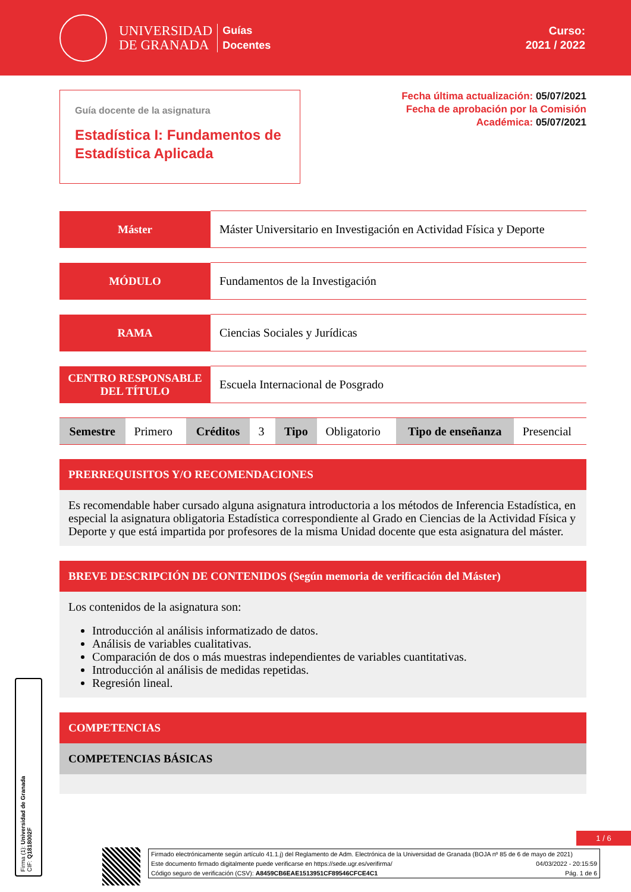UNIVERSIDAD
DE GRANADA
Guías
Docentes
Curso:
2021 / 2022
Guía docente de la asignatura
Estadística I: Fundamentos de Estadística Aplicada
Fecha última actualización: 05/07/2021
Fecha de aprobación por la Comisión
Académica: 05/07/2021
| Máster | Máster Universitario en Investigación en Actividad Física y Deporte |
| MÓDULO | Fundamentos de la Investigación |
| RAMA | Ciencias Sociales y Jurídicas |
| CENTRO RESPONSABLE DEL TÍTULO | Escuela Internacional de Posgrado |
| Semestre | Primero | Créditos | 3 | Tipo | Obligatorio | Tipo de enseñanza | Presencial |
PRERREQUISITOS Y/O RECOMENDACIONES
Es recomendable haber cursado alguna asignatura introductoria a los métodos de Inferencia Estadística, en especial la asignatura obligatoria Estadística correspondiente al Grado en Ciencias de la Actividad Física y Deporte y que está impartida por profesores de la misma Unidad docente que esta asignatura del máster.
BREVE DESCRIPCIÓN DE CONTENIDOS (Según memoria de verificación del Máster)
Los contenidos de la asignatura son:
Introducción al análisis informatizado de datos.
Análisis de variables cualitativas.
Comparación de dos o más muestras independientes de variables cuantitativas.
Introducción al análisis de medidas repetidas.
Regresión lineal.
COMPETENCIAS
COMPETENCIAS BÁSICAS
Firma (1): Universidad de Granada
CIF: Q1818002F
1 / 6
Firmado electrónicamente según artículo 41.1.j) del Reglamento de Adm. Electrónica de la Universidad de Granada (BOJA nº 85 de 6 de mayo de 2021)
Este documento firmado digitalmente puede verificarse en https://sede.ugr.es/verifirma/ 04/03/2022 - 20:15:59
Código seguro de verificación (CSV): A8459CB6EAE1513951CF89546CFCE4C1 Pág. 1 de 6